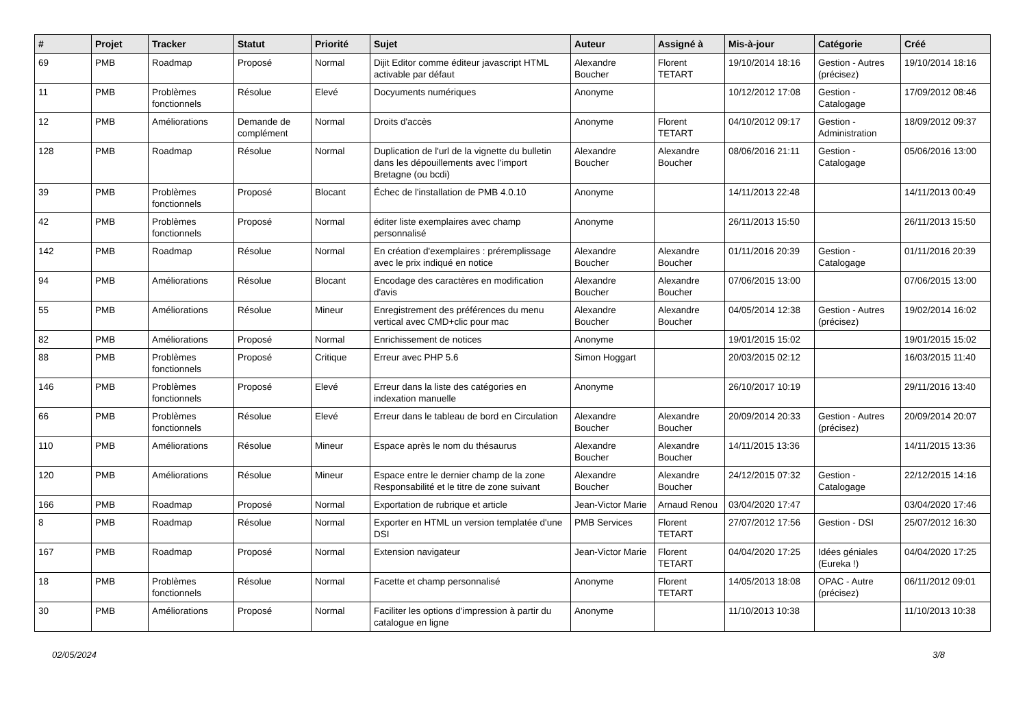| # | Projet | Tracker | Statut | Priorité | Sujet | Auteur | Assigné à | Mis-à-jour | Catégorie | Créé |
| --- | --- | --- | --- | --- | --- | --- | --- | --- | --- | --- |
| 69 | PMB | Roadmap | Proposé | Normal | Dijit Editor comme éditeur javascript HTML activable par défaut | Alexandre Boucher | Florent TETART | 19/10/2014 18:16 | Gestion - Autres (précisez) | 19/10/2014 18:16 |
| 11 | PMB | Problèmes fonctionnels | Résolue | Elevé | Docyuments numériques | Anonyme | | 10/12/2012 17:08 | Gestion - Catalogage | 17/09/2012 08:46 |
| 12 | PMB | Améliorations | Demande de complément | Normal | Droits d'accès | Anonyme | Florent TETART | 04/10/2012 09:17 | Gestion - Administration | 18/09/2012 09:37 |
| 128 | PMB | Roadmap | Résolue | Normal | Duplication de l'url de la vignette du bulletin dans les dépouillements avec l'import Bretagne (ou bcdi) | Alexandre Boucher | Alexandre Boucher | 08/06/2016 21:11 | Gestion - Catalogage | 05/06/2016 13:00 |
| 39 | PMB | Problèmes fonctionnels | Proposé | Blocant | Échec de l'installation de PMB 4.0.10 | Anonyme | | 14/11/2013 22:48 | | 14/11/2013 00:49 |
| 42 | PMB | Problèmes fonctionnels | Proposé | Normal | éditer liste exemplaires avec champ personnalisé | Anonyme | | 26/11/2013 15:50 | | 26/11/2013 15:50 |
| 142 | PMB | Roadmap | Résolue | Normal | En création d'exemplaires : préremplissage avec le prix indiqué en notice | Alexandre Boucher | Alexandre Boucher | 01/11/2016 20:39 | Gestion - Catalogage | 01/11/2016 20:39 |
| 94 | PMB | Améliorations | Résolue | Blocant | Encodage des caractères en modification d'avis | Alexandre Boucher | Alexandre Boucher | 07/06/2015 13:00 | | 07/06/2015 13:00 |
| 55 | PMB | Améliorations | Résolue | Mineur | Enregistrement des préférences du menu vertical avec CMD+clic pour mac | Alexandre Boucher | Alexandre Boucher | 04/05/2014 12:38 | Gestion - Autres (précisez) | 19/02/2014 16:02 |
| 82 | PMB | Améliorations | Proposé | Normal | Enrichissement de notices | Anonyme | | 19/01/2015 15:02 | | 19/01/2015 15:02 |
| 88 | PMB | Problèmes fonctionnels | Proposé | Critique | Erreur avec PHP 5.6 | Simon Hoggart | | 20/03/2015 02:12 | | 16/03/2015 11:40 |
| 146 | PMB | Problèmes fonctionnels | Proposé | Elevé | Erreur dans la liste des catégories en indexation manuelle | Anonyme | | 26/10/2017 10:19 | | 29/11/2016 13:40 |
| 66 | PMB | Problèmes fonctionnels | Résolue | Elevé | Erreur dans le tableau de bord en Circulation | Alexandre Boucher | Alexandre Boucher | 20/09/2014 20:33 | Gestion - Autres (précisez) | 20/09/2014 20:07 |
| 110 | PMB | Améliorations | Résolue | Mineur | Espace après le nom du thésaurus | Alexandre Boucher | Alexandre Boucher | 14/11/2015 13:36 | | 14/11/2015 13:36 |
| 120 | PMB | Améliorations | Résolue | Mineur | Espace entre le dernier champ de la zone Responsabilité et le titre de zone suivant | Alexandre Boucher | Alexandre Boucher | 24/12/2015 07:32 | Gestion - Catalogage | 22/12/2015 14:16 |
| 166 | PMB | Roadmap | Proposé | Normal | Exportation de rubrique et article | Jean-Victor Marie | Arnaud Renou | 03/04/2020 17:47 | | 03/04/2020 17:46 |
| 8 | PMB | Roadmap | Résolue | Normal | Exporter en HTML un version templatée d'une DSI | PMB Services | Florent TETART | 27/07/2012 17:56 | Gestion - DSI | 25/07/2012 16:30 |
| 167 | PMB | Roadmap | Proposé | Normal | Extension navigateur | Jean-Victor Marie | Florent TETART | 04/04/2020 17:25 | Idées géniales (Eureka !) | 04/04/2020 17:25 |
| 18 | PMB | Problèmes fonctionnels | Résolue | Normal | Facette et champ personnalisé | Anonyme | Florent TETART | 14/05/2013 18:08 | OPAC - Autre (précisez) | 06/11/2012 09:01 |
| 30 | PMB | Améliorations | Proposé | Normal | Faciliter les options d'impression à partir du catalogue en ligne | Anonyme | | 11/10/2013 10:38 | | 11/10/2013 10:38 |
02/05/2024 3/8